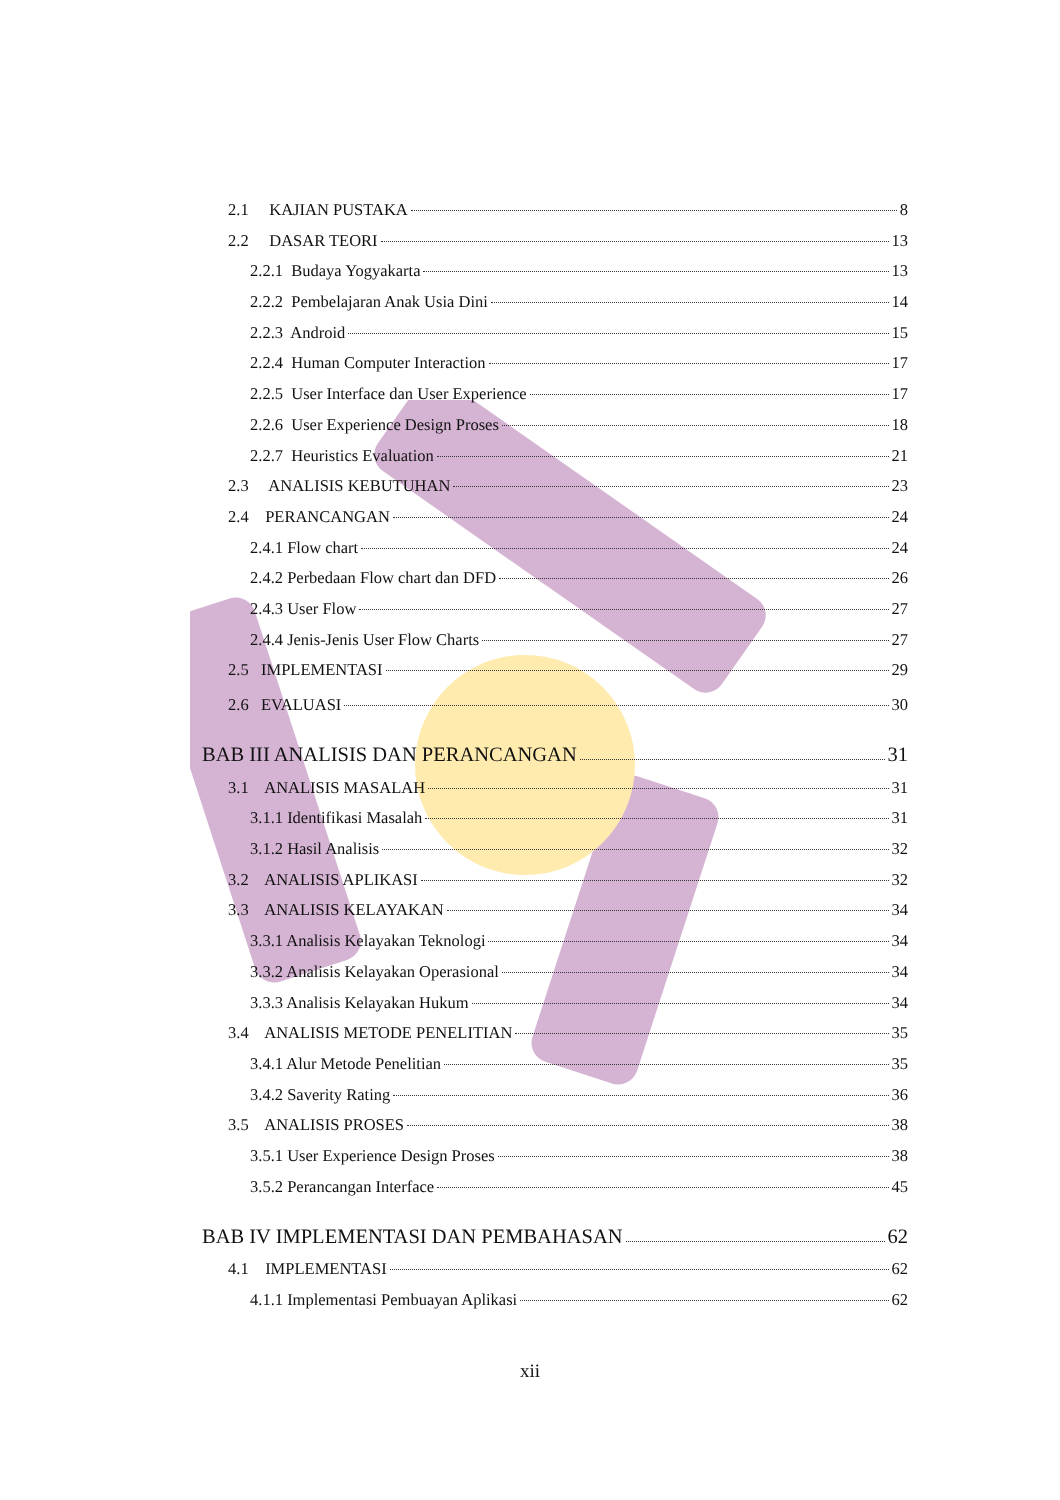2.1 KAJIAN PUSTAKA 8
2.2 DASAR TEORI 13
2.2.1 Budaya Yogyakarta 13
2.2.2 Pembelajaran Anak Usia Dini 14
2.2.3 Android 15
2.2.4 Human Computer Interaction 17
2.2.5 User Interface dan User Experience 17
2.2.6 User Experience Design Proses 18
2.2.7 Heuristics Evaluation 21
2.3 ANALISIS KEBUTUHAN 23
2.4 PERANCANGAN 24
2.4.1 Flow chart 24
2.4.2 Perbedaan Flow chart dan DFD 26
2.4.3 User Flow 27
2.4.4 Jenis-Jenis User Flow Charts 27
2.5 IMPLEMENTASI 29
2.6 EVALUASI 30
BAB III ANALISIS DAN PERANCANGAN 31
3.1 ANALISIS MASALAH 31
3.1.1 Identifikasi Masalah 31
3.1.2 Hasil Analisis 32
3.2 ANALISIS APLIKASI 32
3.3 ANALISIS KELAYAKAN 34
3.3.1 Analisis Kelayakan Teknologi 34
3.3.2 Analisis Kelayakan Operasional 34
3.3.3 Analisis Kelayakan Hukum 34
3.4 ANALISIS METODE PENELITIAN 35
3.4.1 Alur Metode Penelitian 35
3.4.2 Saverity Rating 36
3.5 ANALISIS PROSES 38
3.5.1 User Experience Design Proses 38
3.5.2 Perancangan Interface 45
BAB IV IMPLEMENTASI DAN PEMBAHASAN 62
4.1 IMPLEMENTASI 62
4.1.1 Implementasi Pembuayan Aplikasi 62
xii